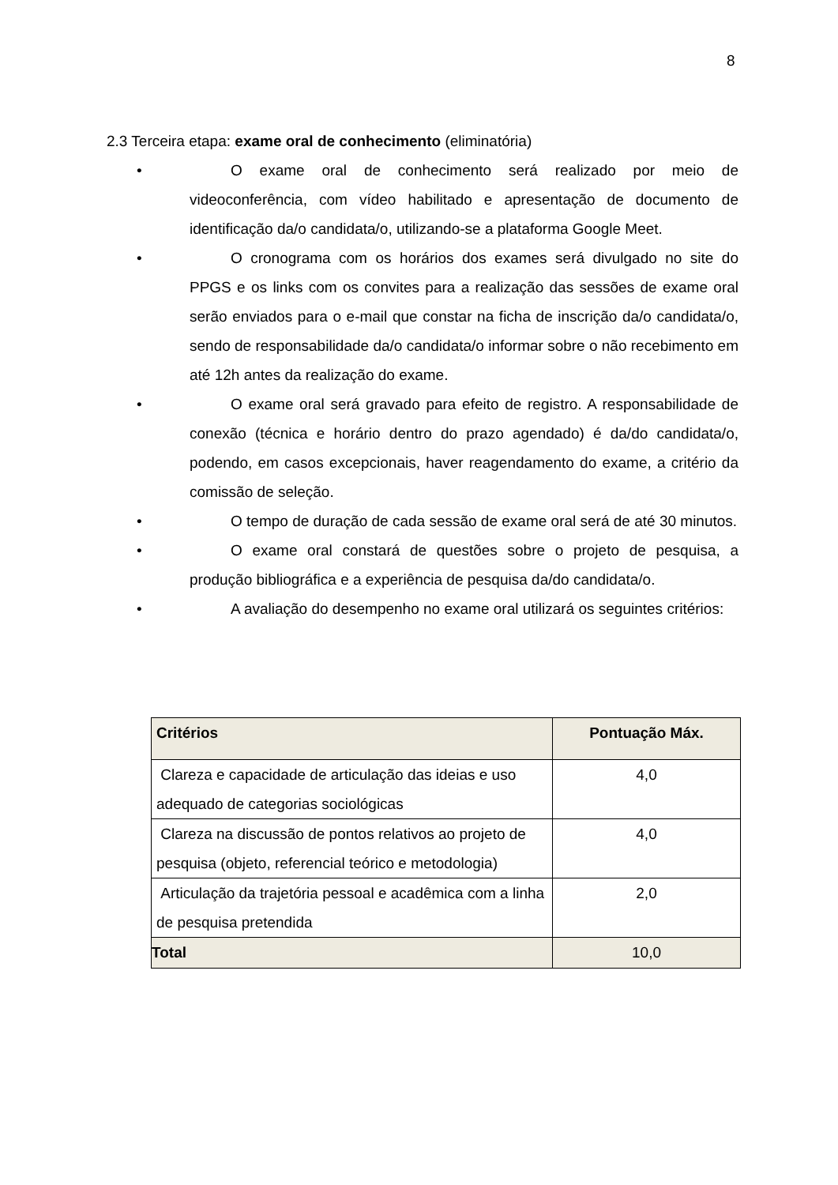8
2.3 Terceira etapa: exame oral de conhecimento (eliminatória)
• O exame oral de conhecimento será realizado por meio de videoconferência, com vídeo habilitado e apresentação de documento de identificação da/o candidata/o, utilizando-se a plataforma Google Meet.
• O cronograma com os horários dos exames será divulgado no site do PPGS e os links com os convites para a realização das sessões de exame oral serão enviados para o e-mail que constar na ficha de inscrição da/o candidata/o, sendo de responsabilidade da/o candidata/o informar sobre o não recebimento em até 12h antes da realização do exame.
• O exame oral será gravado para efeito de registro. A responsabilidade de conexão (técnica e horário dentro do prazo agendado) é da/do candidata/o, podendo, em casos excepcionais, haver reagendamento do exame, a critério da comissão de seleção.
• O tempo de duração de cada sessão de exame oral será de até 30 minutos.
• O exame oral constará de questões sobre o projeto de pesquisa, a produção bibliográfica e a experiência de pesquisa da/do candidata/o.
• A avaliação do desempenho no exame oral utilizará os seguintes critérios:
| Critérios | Pontuação Máx. |
| --- | --- |
| Clareza e capacidade de articulação das ideias e uso adequado de categorias sociológicas | 4,0 |
| Clareza na discussão de pontos relativos ao projeto de pesquisa (objeto, referencial teórico e metodologia) | 4,0 |
| Articulação da trajetória pessoal e acadêmica com a linha de pesquisa pretendida | 2,0 |
| Total | 10,0 |